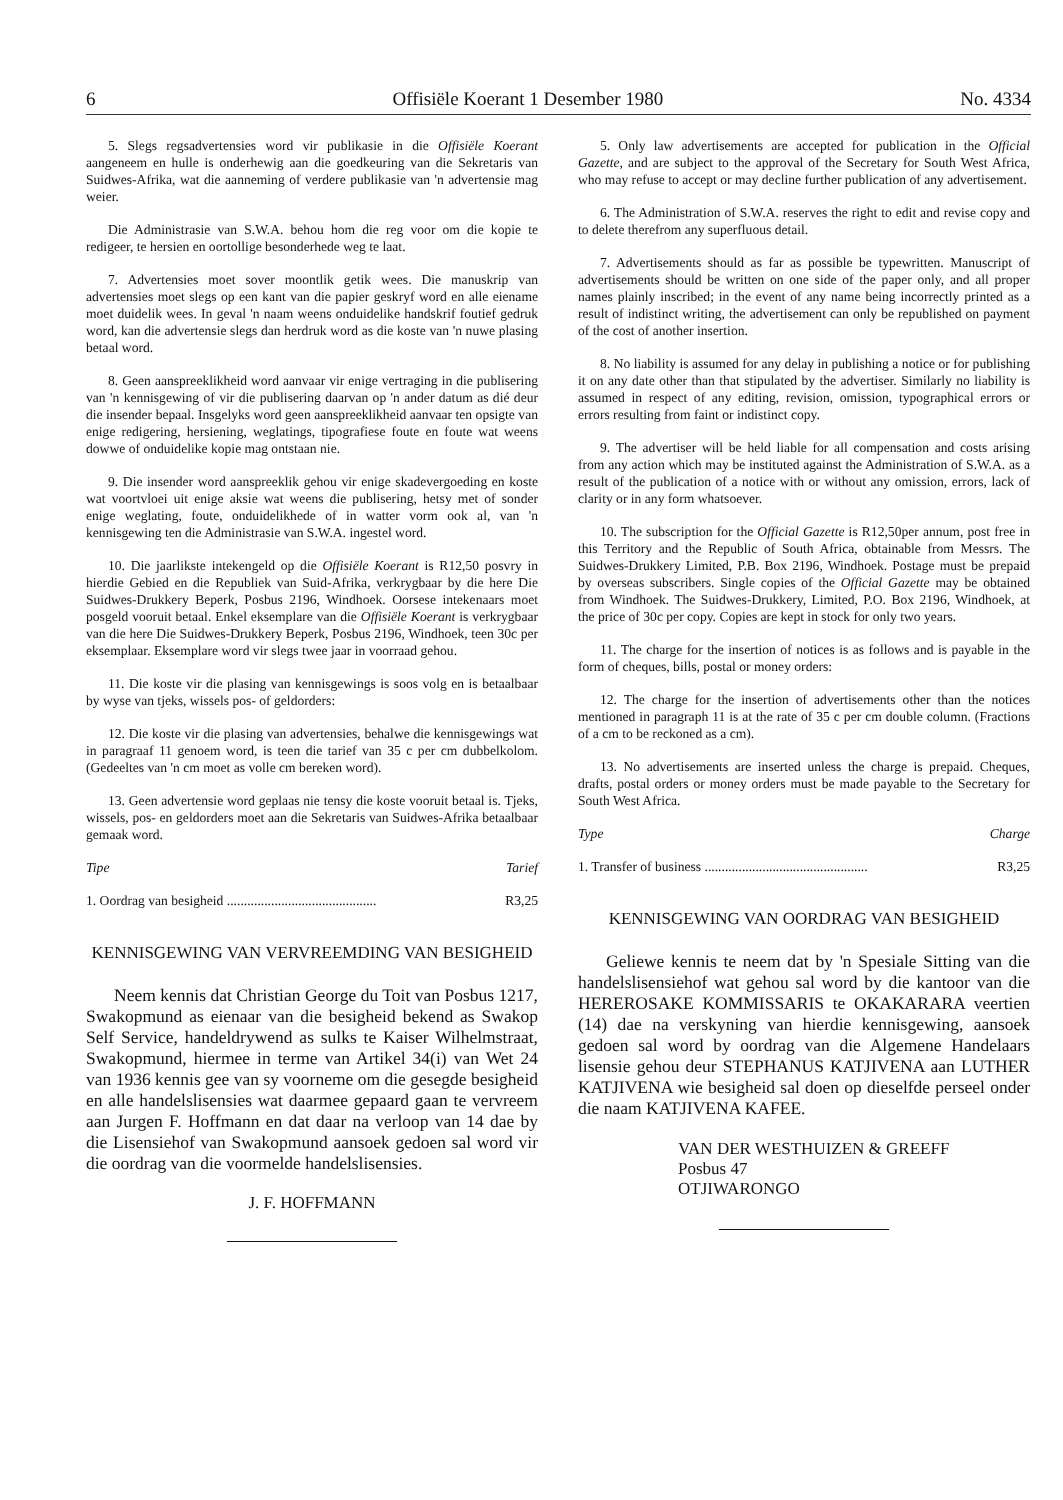6 Offisiële Koerant 1 Desember 1980 No. 4334
5. Slegs regsadvertensies word vir publikasie in die Offisiële Koerant aangeneem en hulle is onderhewig aan die goedkeuring van die Sekretaris van Suidwes-Afrika, wat die aanneming of verdere publikasie van 'n advertensie mag weier.
Die Administrasie van S.W.A. behou hom die reg voor om die kopie te redigeer, te hersien en oortollige besonderhede weg te laat.
7. Advertensies moet sover moontlik getik wees. Die manuskrip van advertensies moet slegs op een kant van die papier geskryf word en alle eiename moet duidelik wees. In geval 'n naam weens onduidelike handskrif foutief gedruk word, kan die advertensie slegs dan herdruk word as die koste van 'n nuwe plasing betaal word.
8. Geen aanspreeklikheid word aanvaar vir enige vertraging in die publisering van 'n kennisgewing of vir die publisering daarvan op 'n ander datum as dié deur die insender bepaal. Insgelyks word geen aanspreeklikheid aanvaar ten opsigte van enige redigering, hersiening, weglatings, tipografiese foute en foute wat weens dowwe of onduidelike kopie mag ontstaan nie.
9. Die insender word aanspreeklik gehou vir enige skadevergoeding en koste wat voortvloei uit enige aksie wat weens die publisering, hetsy met of sonder enige weglating, foute, onduidelikhede of in watter vorm ook al, van 'n kennisgewing ten die Administrasie van S.W.A. ingestel word.
10. Die jaarlikste intekengeld op die Offisiële Koerant is R12,50 posvry in hierdie Gebied en die Republiek van Suid-Afrika, verkrygbaar by die here Die Suidwes-Drukkery Beperk, Posbus 2196, Windhoek. Oorsese intekenaars moet posgeld vooruit betaal. Enkel eksemplare van die Offisiële Koerant is verkrygbaar van die here Die Suidwes-Drukkery Beperk, Posbus 2196, Windhoek, teen 30c per eksemplaar. Eksemplare word vir slegs twee jaar in voorraad gehou.
11. Die koste vir die plasing van kennisgewings is soos volg en is betaalbaar by wyse van tjeks, wissels pos- of geldorders:
12. Die koste vir die plasing van advertensies, behalwe die kennisgewings wat in paragraaf 11 genoem word, is teen die tarief van 35 c per cm dubbelkolom. (Gedeeltes van 'n cm moet as volle cm bereken word).
13. Geen advertensie word geplaas nie tensy die koste vooruit betaal is. Tjeks, wissels, pos- en geldorders moet aan die Sekretaris van Suidwes-Afrika betaalbaar gemaak word.
Tipe Tarief
1. Oordrag van besigheid ............................................ R3,25
KENNISGEWING VAN VERVREEMDING VAN BESIGHEID
Neem kennis dat Christian George du Toit van Posbus 1217, Swakopmund as eienaar van die besigheid bekend as Swakop Self Service, handeldrywend as sulks te Kaiser Wilhelmstraat, Swakopmund, hiermee in terme van Artikel 34(i) van Wet 24 van 1936 kennis gee van sy voorneme om die gesegde besigheid en alle handelslisensies wat daarmee gepaard gaan te vervreem aan Jurgen F. Hoffmann en dat daar na verloop van 14 dae by die Lisensiehof van Swakopmund aansoek gedoen sal word vir die oordrag van die voormelde handelslisensies.
J. F. HOFFMANN
5. Only law advertisements are accepted for publication in the Official Gazette, and are subject to the approval of the Secretary for South West Africa, who may refuse to accept or may decline further publication of any advertisement.
6. The Administration of S.W.A. reserves the right to edit and revise copy and to delete therefrom any superfluous detail.
7. Advertisements should as far as possible be typewritten. Manuscript of advertisements should be written on one side of the paper only, and all proper names plainly inscribed; in the event of any name being incorrectly printed as a result of indistinct writing, the advertisement can only be republished on payment of the cost of another insertion.
8. No liability is assumed for any delay in publishing a notice or for publishing it on any date other than that stipulated by the advertiser. Similarly no liability is assumed in respect of any editing, revision, omission, typographical errors or errors resulting from faint or indistinct copy.
9. The advertiser will be held liable for all compensation and costs arising from any action which may be instituted against the Administration of S.W.A. as a result of the publication of a notice with or without any omission, errors, lack of clarity or in any form whatsoever.
10. The subscription for the Official Gazette is R12,50per annum, post free in this Territory and the Republic of South Africa, obtainable from Messrs. The Suidwes-Drukkery Limited, P.B. Box 2196, Windhoek. Postage must be prepaid by overseas subscribers. Single copies of the Official Gazette may be obtained from Windhoek. The Suidwes-Drukkery, Limited, P.O. Box 2196, Windhoek, at the price of 30c per copy. Copies are kept in stock for only two years.
11. The charge for the insertion of notices is as follows and is payable in the form of cheques, bills, postal or money orders:
12. The charge for the insertion of advertisements other than the notices mentioned in paragraph 11 is at the rate of 35 c per cm double column. (Fractions of a cm to be reckoned as a cm).
13. No advertisements are inserted unless the charge is prepaid. Cheques, drafts, postal orders or money orders must be made payable to the Secretary for South West Africa.
Type Charge
1. Transfer of business ................................................ R3,25
KENNISGEWING VAN OORDRAG VAN BESIGHEID
Geliewe kennis te neem dat by 'n Spesiale Sitting van die handelslisensiehof wat gehou sal word by die kantoor van die HEREROSAKE KOMMISSARIS te OKAKARARA veertien (14) dae na verskyning van hierdie kennisgewing, aansoek gedoen sal word by oordrag van die Algemene Handelaars lisensie gehou deur STEPHANUS KATJIVENA aan LUTHER KATJIVENA wie besigheid sal doen op dieselfde perseel onder die naam KATJIVENA KAFEE.
VAN DER WESTHUIZEN & GREEFF
Posbus 47
OTJIWARONGO